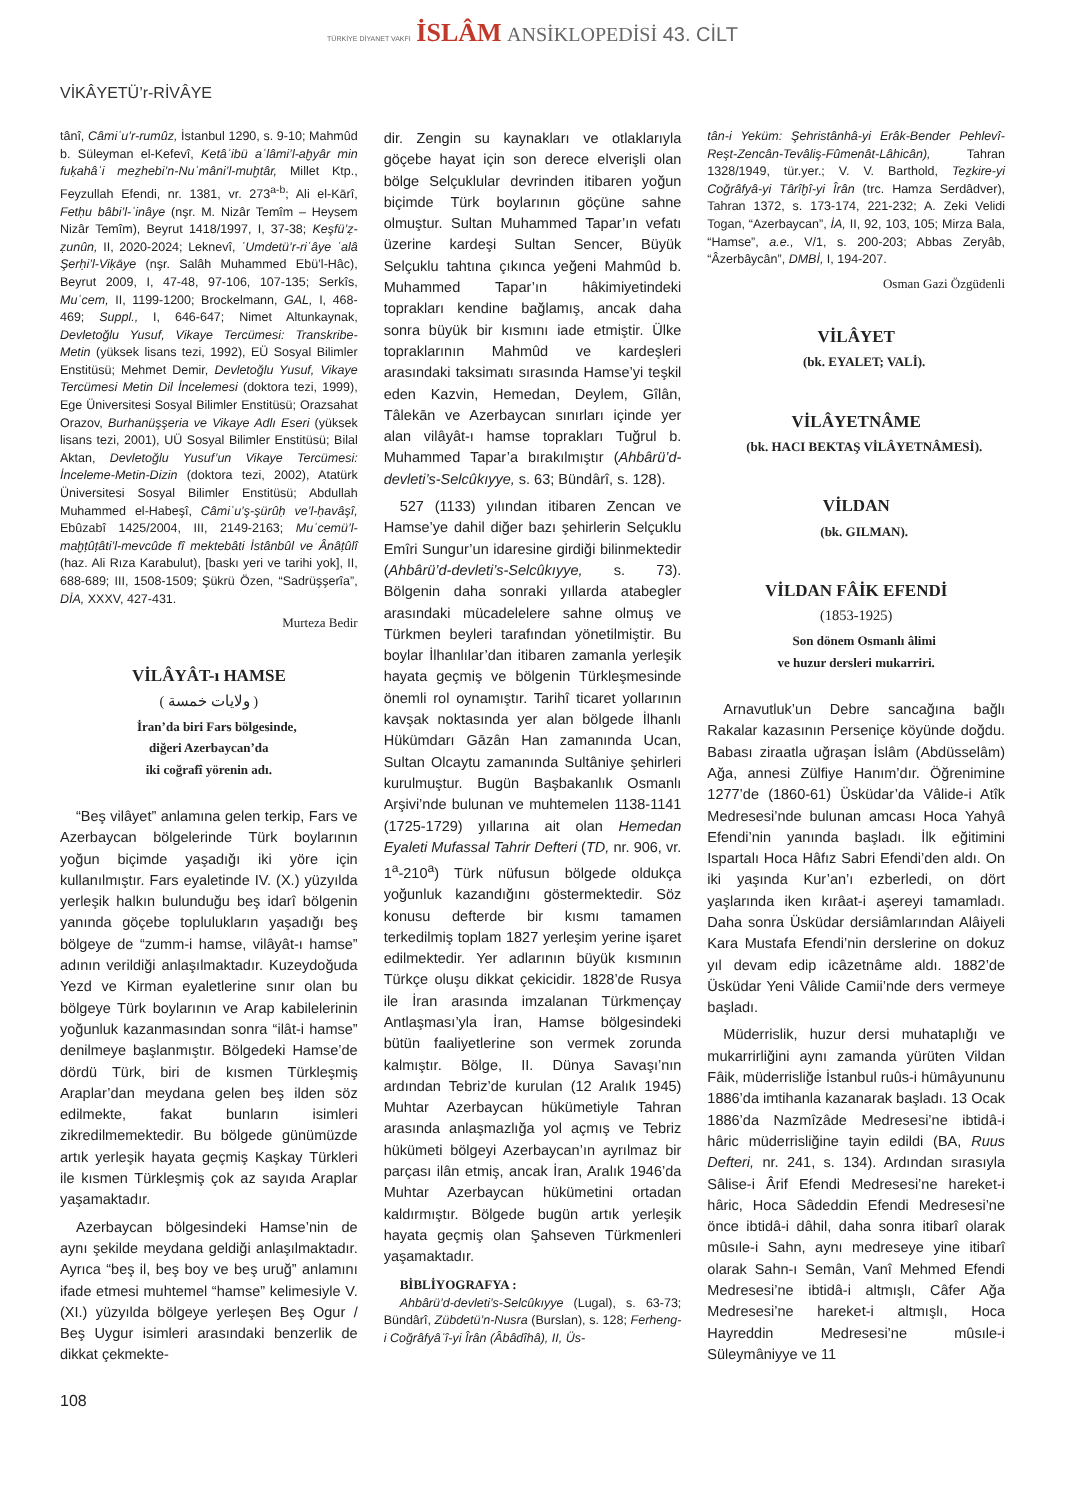TÜRKİYE DİYANET VAKFI İSLÂM ANSİKLOPEDİSİ 43. CİLT
VİKÂYETÜ’r-RİVÂYE
tânî, Câmiʿu’r-rumûz, İstanbul 1290, s. 9-10; Mahmûd b. Süleyman el-Kefevî, Ketâʾibü aʿlâmi’l-aḫyâr min fuḳahâʾi meẕhebi’n-Nuʿmâni’l-muḫtâr, Millet Ktp., Feyzullah Efendi, nr. 1381, vr. 273<sup>a-b</sup>; Ali el-Kārî, Fetḥu bâbi’l-ʿinâye (nşr. M. Nizâr Temîm – Heysem Nizâr Temîm), Beyrut 1418/1997, I, 37-38; Keşfü’ẓ-ẓunûn, II, 2020-2024; Leknevî, ʿUmdetü’r-riʿâye ʿalâ Şerḥi’l-Viḳāye (nşr. Salâh Muhammed Ebü’l-Hâc), Beyrut 2009, I, 47-48, 97-106, 107-135; Serkîs, Muʿcem, II, 1199-1200; Brockelmann, GAL, I, 468-469; Suppl., I, 646-647; Nimet Altunkaynak, Devletoğlu Yusuf, Vikaye Tercümesi: Transkribe-Metin (yüksek lisans tezi, 1992), EÜ Sosyal Bilimler Enstitüsü; Mehmet Demir, Devletoğlu Yusuf, Vikaye Tercümesi Metin Dil İncelemesi (doktora tezi, 1999), Ege Üniversitesi Sosyal Bilimler Enstitüsü; Orazsahat Orazov, Burhanüşşeria ve Vikaye Adlı Eseri (yüksek lisans tezi, 2001), UÜ Sosyal Bilimler Enstitüsü; Bilal Aktan, Devletoğlu Yusuf’un Vikaye Tercümesi: İnceleme-Metin-Dizin (doktora tezi, 2002), Atatürk Üniversitesi Sosyal Bilimler Enstitüsü; Abdullah Muhammed el-Habeşî, Câmiʿu’ş-şürûḥ ve’l-ḥavâşî, Ebûzabî 1425/2004, III, 2149-2163; Muʿcemü’l-maḫṭûṭâti’l-mevcûde fî mektebâti İstânbûl ve Ânâṭûlî (haz. Ali Rıza Karabulut), [baskı yeri ve tarihi yok], II, 688-689; III, 1508-1509; Şükrü Özen, “Sadrüşşerîa”, DİA, XXXV, 427-431.
Murteza Bedir
VİLÂYÂT-ı HAMSE
( ولايات خمسة )
İran’da biri Fars bölgesinde,
diğeri Azerbaycan’da
iki coğrafî yörenin adı.
“Beş vilâyet” anlamına gelen terkip, Fars ve Azerbaycan bölgelerinde Türk boylarının yoğun biçimde yaşadığı iki yöre için kullanılmıştır. Fars eyaletinde IV. (X.) yüzyılda yerleşik halkın bulunduğu beş idarî bölgenin yanında göçebe toplulukların yaşadığı beş bölgeye de “zumm-i hamse, vilâyât-ı hamse” adının verildiği anlaşılmaktadır. Kuzeydoğuda Yezd ve Kirman eyaletlerine sınır olan bu bölgeye Türk boylarının ve Arap kabilelerinin yoğunluk kazanmasından sonra “ilât-i hamse” denilmeye başlanmıştır. Bölgedeki Hamse’de dördü Türk, biri de kısmen Türkleşmiş Araplar’dan meydana gelen beş ilden söz edilmekte, fakat bunların isimleri zikredilmemektedir. Bu bölgede günümüzde artık yerleşik hayata geçmiş Kaşkay Türkleri ile kısmen Türkleşmiş çok az sayıda Araplar yaşamaktadır.
Azerbaycan bölgesindeki Hamse’nin de aynı şekilde meydana geldiği anlaşılmaktadır. Ayrıca “beş il, beş boy ve beş uruğ” anlamını ifade etmesi muhtemel “hamse” kelimesiyle V. (XI.) yüzyılda bölgeye yerleşen Beş Ogur / Beş Uygur isimleri arasındaki benzerlik de dikkat çekmekte-
dir. Zengin su kaynakları ve otlaklarıyla göçebe hayat için son derece elverişli olan bölge Selçuklular devrinden itibaren yoğun biçimde Türk boylarının göçüne sahne olmuştur. Sultan Muhammed Tapar’ın vefatı üzerine kardeşi Sultan Sencer, Büyük Selçuklu tahtına çıkınca yeğeni Mahmûd b. Muhammed Tapar’ın hâkimiyetindeki toprakları kendine bağlamış, ancak daha sonra büyük bir kısmını iade etmiştir. Ülke topraklarının Mahmûd ve kardeşleri arasındaki taksimatı sırasında Hamse’yi teşkil eden Kazvin, Hemedan, Deylem, Gîlân, Tâlekān ve Azerbaycan sınırları içinde yer alan vilâyât-ı hamse toprakları Tuğrul b. Muhammed Tapar’a bırakılmıştır (Ahbârü’d-devleti’s-Selcûkıyye, s. 63; Bündârî, s. 128).
527 (1133) yılından itibaren Zencan ve Hamse’ye dahil diğer bazı şehirlerin Selçuklu Emîri Sungur’un idaresine girdiği bilinmektedir (Ahbârü’d-devleti’s-Selcûkıyye, s. 73). Bölgenin daha sonraki yıllarda atabegler arasındaki mücadelelere sahne olmuş ve Türkmen beyleri tarafından yönetilmiştir. Bu boylar İlhanlılar’dan itibaren zamanla yerleşik hayata geçmiş ve bölgenin Türkleşmesinde önemli rol oynamıştır. Tarihî ticaret yollarının kavşak noktasında yer alan bölgede İlhanlı Hükümdarı Gāzân Han zamanında Ucan, Sultan Olcaytu zamanında Sultâniye şehirleri kurulmuştur. Bugün Başbakanlık Osmanlı Arşivi’nde bulunan ve muhtemelen 1138-1141 (1725-1729) yıllarına ait olan Hemedan Eyaleti Mufassal Tahrir Defteri (TD, nr. 906, vr. 1<sup>a</sup>-210<sup>a</sup>) Türk nüfusun bölgede oldukça yoğunluk kazandığını göstermektedir. Söz konusu defterde bir kısmı tamamen terkedilmiş toplam 1827 yerleşim yerine işaret edilmektedir. Yer adlarının büyük kısmının Türkçe oluşu dikkat çekicidir. 1828’de Rusya ile İran arasında imzalanan Türkmençay Antlaşması’yla İran, Hamse bölgesindeki bütün faaliyetlerine son vermek zorunda kalmıştır. Bölge, II. Dünya Savaşı’nın ardından Tebriz’de kurulan (12 Aralık 1945) Muhtar Azerbaycan hükümetiyle Tahran arasında anlaşmazlığa yol açmış ve Tebriz hükümeti bölgeyi Azerbaycan’ın ayrılmaz bir parçası ilân etmiş, ancak İran, Aralık 1946’da Muhtar Azerbaycan hükümetini ortadan kaldırmıştır. Bölgede bugün artık yerleşik hayata geçmiş olan Şahseven Türkmenleri yaşamaktadır.
BİBLİYOGRAFYA :
Ahbârü’d-devleti’s-Selcûkıyye (Lugal), s. 63-73; Bündârî, Zübdetü’n-Nusra (Burslan), s. 128; Ferheng-i Coğrâfyâʾî-yi Îrân (Âbâdîhâ), II, Üs-
tân-i Yeküm: Şehristânhâ-yi Erâk-Bender Pehlevî-Reşt-Zencân-Tevâliş-Fûmenât-Lâhicân), Tahran 1328/1949, tür.yer.; V. V. Barthold, Teẕkire-yi Coğrâfyâ-yi Târîḫî-yi Îrân (trc. Hamza Serdâdver), Tahran 1372, s. 173-174, 221-232; A. Zeki Velidi Togan, “Azerbaycan”, İA, II, 92, 103, 105; Mirza Bala, “Hamse”, a.e., V/1, s. 200-203; Abbas Zeryâb, “Âzerbâycân”, DMBİ, I, 194-207.
Osman Gazi Özgüdenli
VİLÂYET
(bk. EYALET; VALİ).
VİLÂYETNÂME
(bk. HACI BEKTAŞ VİLÂYETNÂMESİ).
VİLDAN
(bk. GILMAN).
VİLDAN FÂİK EFENDİ
(1853-1925)
Son dönem Osmanlı âlimi
ve huzur dersleri mukarriri.
Arnavutluk’un Debre sancağına bağlı Rakalar kazasının Perseniçe köyünde doğdu. Babası ziraatla uğraşan İslâm (Abdüsselâm) Ağa, annesi Zülfiye Hanım’dır. Öğrenimine 1277’de (1860-61) Üsküdar’da Vâlide-i Atîk Medresesi’nde bulunan amcası Hoca Yahyâ Efendi’nin yanında başladı. İlk eğitimini Ispartalı Hoca Hâfız Sabri Efendi’den aldı. On iki yaşında Kur’an’ı ezberledi, on dört yaşlarında iken kırâat-i aşereyi tamamladı. Daha sonra Üsküdar dersiâmlarından Alâiyeli Kara Mustafa Efendi’nin derslerine on dokuz yıl devam edip icâzetnâme aldı. 1882’de Üsküdar Yeni Vâlide Camii’nde ders vermeye başladı.
Müderrislik, huzur dersi muhataplığı ve mukarrirliğini aynı zamanda yürüten Vildan Fâik, müderrisliğe İstanbul ruûs-i hümâyununu 1886’da imtihanla kazanarak başladı. 13 Ocak 1886’da Nazmîzâde Medresesi’ne ibtidâ-i hâric müderrisliğine tayin edildi (BA, Ruus Defteri, nr. 241, s. 134). Ardından sırasıyla Sâlise-i Ârif Efendi Medresesi’ne hareket-i hâric, Hoca Sâdeddin Efendi Medresesi’ne önce ibtidâ-i dâhil, daha sonra itibarî olarak mûsıle-i Sahn, aynı medreseye yine itibarî olarak Sahn-ı Semân, Vanî Mehmed Efendi Medresesi’ne ibtidâ-i altmışlı, Câfer Ağa Medresesi’ne hareket-i altmışlı, Hoca Hayreddin Medresesi’ne mûsıle-i Süleymâniyye ve 11
108